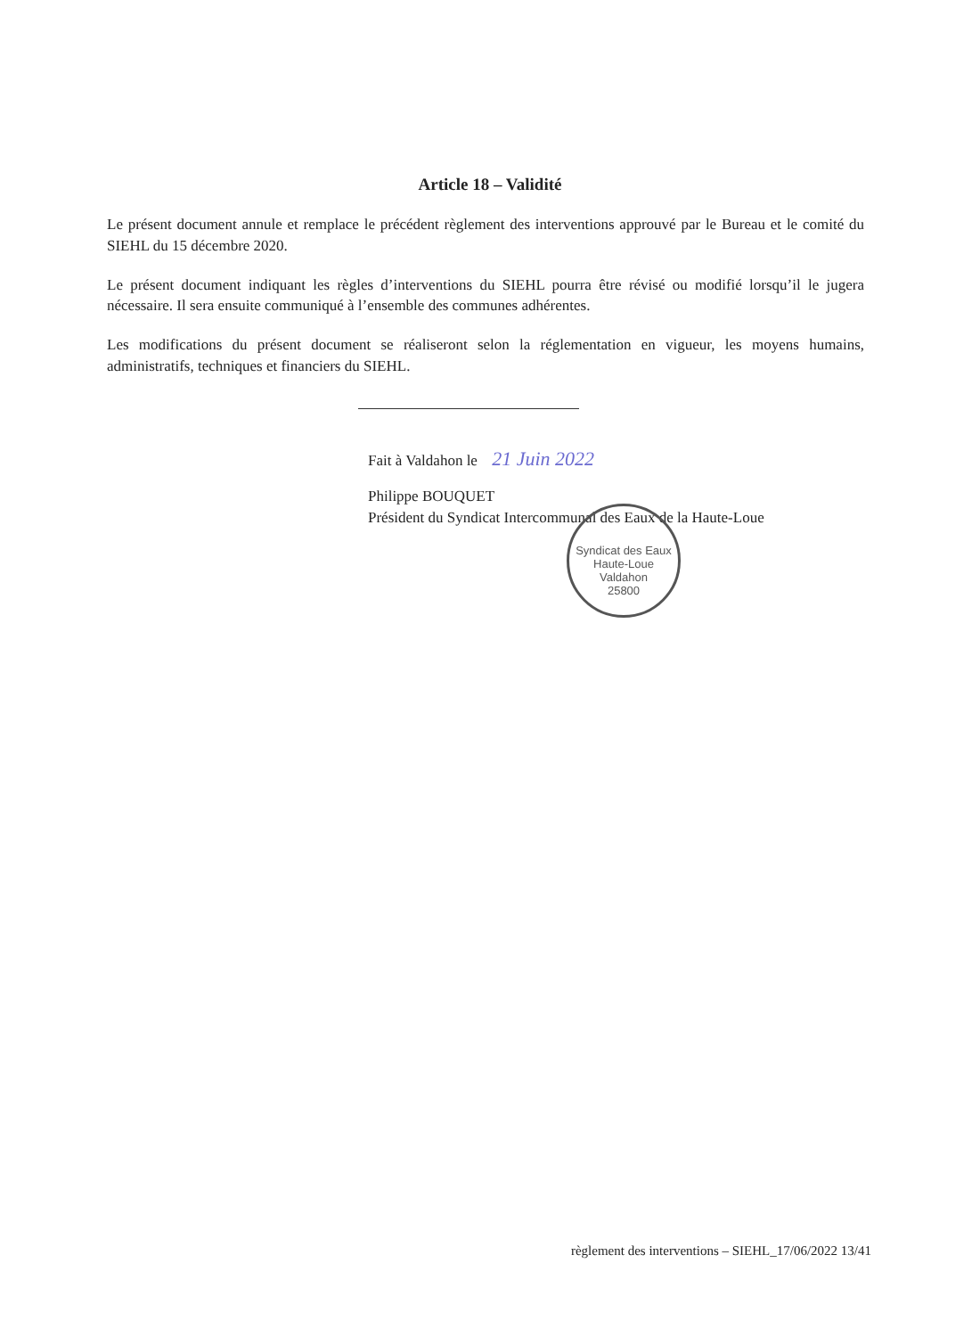Article 18 – Validité
Le présent document annule et remplace le précédent règlement des interventions approuvé par le Bureau et le comité du SIEHL du 15 décembre 2020.
Le présent document indiquant les règles d’interventions du SIEHL pourra être révisé ou modifié lorsqu’il le jugera nécessaire. Il sera ensuite communiqué à l’ensemble des communes adhérentes.
Les modifications du présent document se réaliseront selon la réglementation en vigueur, les moyens humains, administratifs, techniques et financiers du SIEHL.
Fait à Valdahon le 21 Juin 2022
Philippe BOUQUET
Président du Syndicat Intercommunal des Eaux de la Haute-Loue
Syndicat des Eaux Haute-Loue
Valdahon
25800
règlement des interventions – SIEHL_17/06/2022 13/41